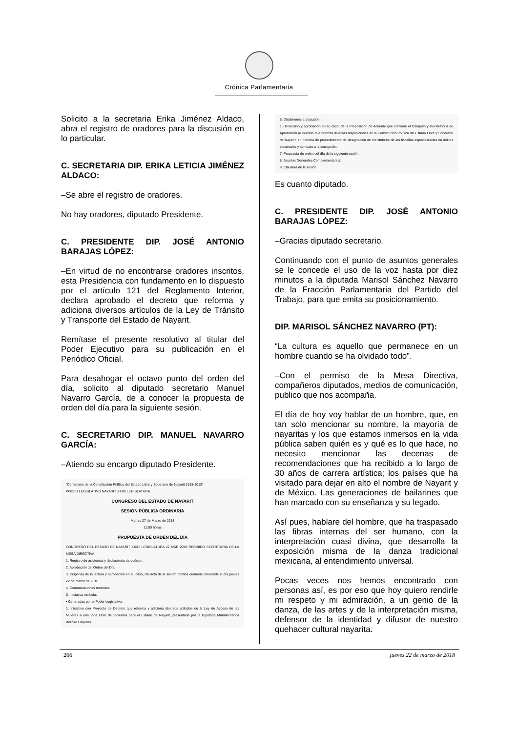Crónica Parlamentaria
Solicito a la secretaria Erika Jiménez Aldaco, abra el registro de oradores para la discusión en lo particular.
C. SECRETARIA DIP. ERIKA LETICIA JIMÉNEZ ALDACO:
–Se abre el registro de oradores.
No hay oradores, diputado Presidente.
C. PRESIDENTE DIP. JOSÉ ANTONIO BARAJAS LÓPEZ:
–En virtud de no encontrarse oradores inscritos, esta Presidencia con fundamento en lo dispuesto por el artículo 121 del Reglamento Interior, declara aprobado el decreto que reforma y adiciona diversos artículos de la Ley de Tránsito y Transporte del Estado de Nayarit.
Remítase el presente resolutivo al titular del Poder Ejecutivo para su publicación en el Periódico Oficial.
Para desahogar el octavo punto del orden del día, solicito al diputado secretario Manuel Navarro García, de a conocer la propuesta de orden del día para la siguiente sesión.
C. SECRETARIO DIP. MANUEL NAVARRO GARCÍA:
–Atiendo su encargo diputado Presidente.
"Centenario de la Constitución Política del Estado Libre y Soberano de Nayarit 1918-2018"
PODER LEGISLATIVO NAYARIT XXXII LEGISLATURA
CONGRESO DEL ESTADO DE NAYARIT
SESIÓN PÚBLICA ORDINARIA
Martes 27 de Marzo de 2018
11:00 horas
PROPUESTA DE ORDEN DEL DÍA
CONGRESO DEL ESTADO DE NAYARIT XXXII LEGISLATURA 22 MAR 2018 RECIBIDO SECRETARIA DE LA MESA DIRECTIVA
1. Registro de asistencia y declaratoria de quórum.
2. Aprobación del Orden del Día.
3. Dispensa de la lectura y aprobación en su caso, del acta de la sesión pública ordinaria celebrada el día jueves 22 de marzo de 2018.
4. Comunicaciones recibidas:
5. Iniciativa recibida:
• Generadas por el Poder Legislativo:
1. Iniciativa con Proyecto de Decreto que reforma y adiciona diversos artículos de la Ley de Acceso de las Mujeres a una Vida Libre de Violencia para el Estado de Nayarit, presentada por la Diputada Mariafernanda Belloso Cayeros.
6. Dictámenes a discusión:
1.- Discusión y aprobación en su caso, de la Proposición de Acuerdo que contiene el Cómputo y Declaratoria de Aprobación al Decreto que reforma diversas disposiciones de la Constitución Política del Estado Libre y Soberano de Nayarit, en materia de procedimiento de designación de los titulares de las fiscalías especializadas en delitos electorales y combate a la corrupción.
7. Propuesta de orden del día de la siguiente sesión.
8. Asuntos Generales Complementarios:
9. Clausura de la sesión.
Es cuanto diputado.
C. PRESIDENTE DIP. JOSÉ ANTONIO BARAJAS LÓPEZ:
–Gracias diputado secretario.
Continuando con el punto de asuntos generales se le concede el uso de la voz hasta por diez minutos a la diputada Marisol Sánchez Navarro de la Fracción Parlamentaria del Partido del Trabajo, para que emita su posicionamiento.
DIP. MARISOL SÁNCHEZ NAVARRO (PT):
“La cultura es aquello que permanece en un hombre cuando se ha olvidado todo”.
–Con el permiso de la Mesa Directiva, compañeros diputados, medios de comunicación, publico que nos acompaña.
El día de hoy voy hablar de un hombre, que, en tan solo mencionar su nombre, la mayoría de nayaritas y los que estamos inmersos en la vida pública saben quién es y qué es lo que hace, no necesito mencionar las decenas de recomendaciones que ha recibido a lo largo de 30 años de carrera artística; los países que ha visitado para dejar en alto el nombre de Nayarit y de México. Las generaciones de bailarines que han marcado con su enseñanza y su legado.
Así pues, hablare del hombre, que ha traspasado las fibras internas del ser humano, con la interpretación cuasi divina, que desarrolla la exposición misma de la danza tradicional mexicana, al entendimiento universal.
Pocas veces nos hemos encontrado con personas así, es por eso que hoy quiero rendirle mi respeto y mi admiración, a un genio de la danza, de las artes y de la interpretación misma, defensor de la identidad y difusor de nuestro quehacer cultural nayarita.
266 jueves 22 de marzo de 2018